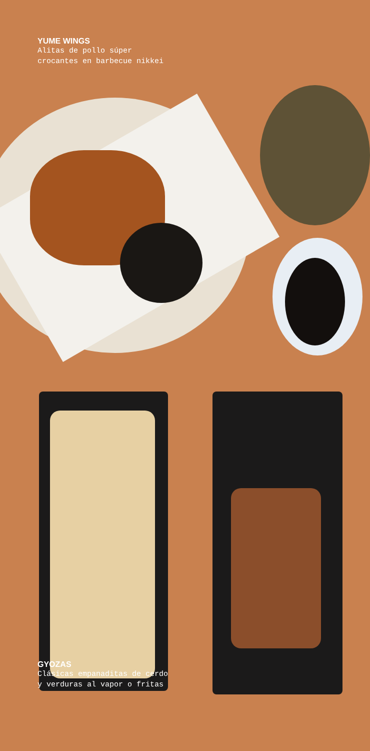YUME WINGS
Alitas de pollo súper
crocantes en barbecue nikkei
GYOZAS
Clásicas empanaditas de cerdo
y verduras al vapor o fritas